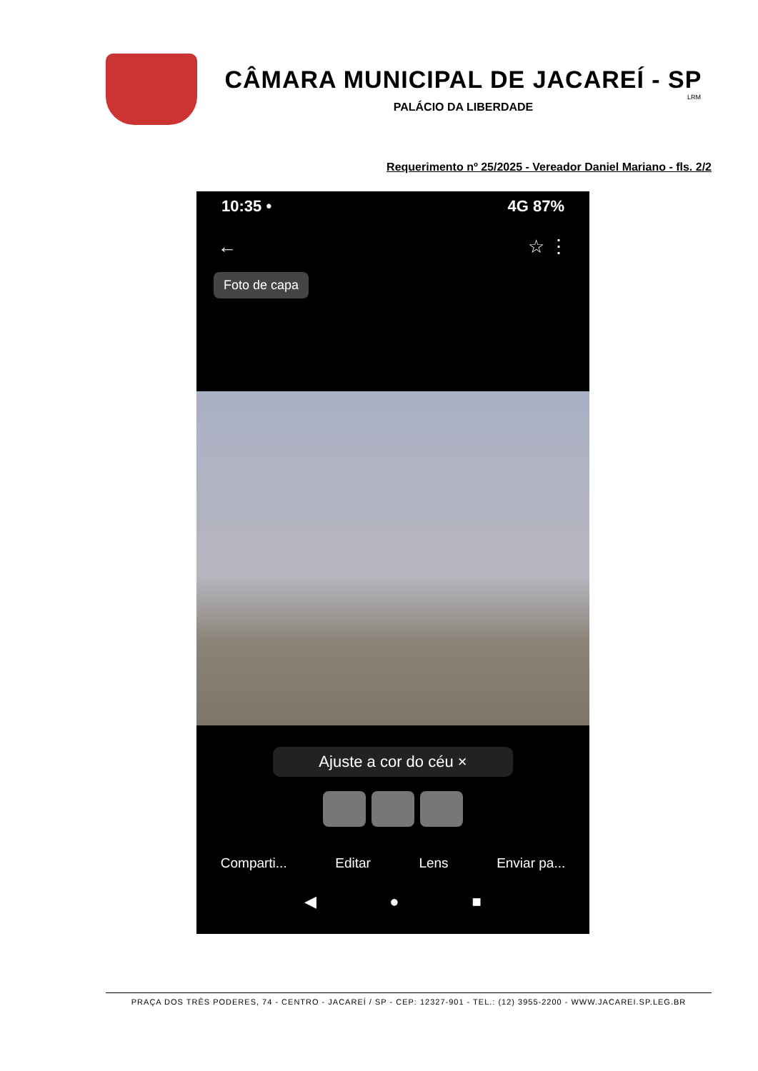CÂMARA MUNICIPAL DE JACAREÍ - SP
LRM
PALÁCIO DA LIBERDADE
Requerimento nº 25/2025 - Vereador Daniel Mariano - fls. 2/2
10:35 • 4G 87%
← ☆ ⋮
Foto de capa
Ajuste a cor do céu ×
Comparti... Editar Lens Enviar pa...
◀ ● ■
PRAÇA DOS TRÊS PODERES, 74 - CENTRO - JACAREÍ / SP - CEP: 12327-901 - TEL.: (12) 3955-2200 - WWW.JACAREI.SP.LEG.BR